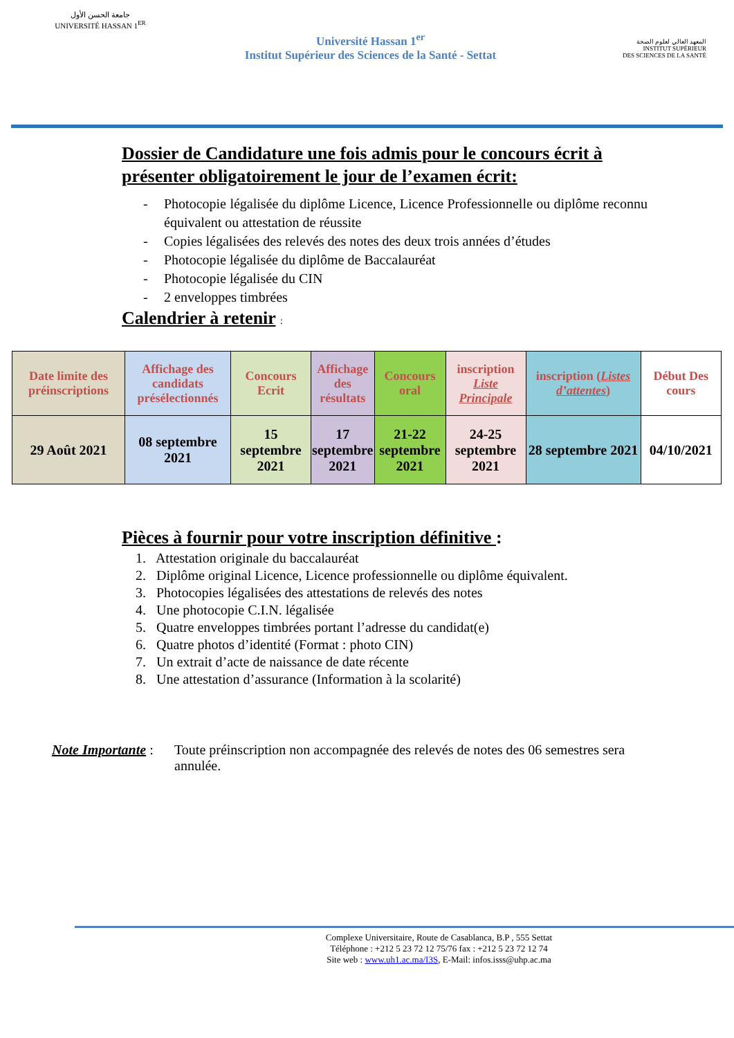جامعة الحسن الأول
UNIVERSITÉ HASSAN 1<sup>ER</sup>
Université Hassan 1<sup>er</sup>
Institut Supérieur des Sciences de la Santé - Settat
المعهد العالي لعلوم الصحة
INSTITUT SUPÉRIEUR
DES SCIENCES DE LA SANTÉ
Dossier de Candidature une fois admis pour le concours écrit à présenter obligatoirement le jour de l’examen écrit:
- Photocopie légalisée du diplôme Licence, Licence Professionnelle ou diplôme reconnu équivalent ou attestation de réussite
- Copies légalisées des relevés des notes des deux trois années d’études
- Photocopie légalisée du diplôme de Baccalauréat
- Photocopie légalisée du CIN
- 2 enveloppes timbrées
Calendrier à retenir :
| Date limite des préinscriptions | Affichage des candidats présélectionnés | Concours Ecrit | Affichage des résultats | Concours oral | inscription Liste Principale | inscription ( Listes d’attentes ) | Début Des cours |
| 29 Août 2021 | 08 septembre 2021 | 15 septembre 2021 | 17 septembre 2021 | 21-22 septembre 2021 | 24-25 septembre 2021 | 28 septembre 2021 | 04/10/2021 |
Pièces à fournir pour votre inscription définitive :
1. Attestation originale du baccalauréat
2. Diplôme original Licence, Licence professionnelle ou diplôme équivalent.
3. Photocopies légalisées des attestations de relevés des notes
4. Une photocopie C.I.N. légalisée
5. Quatre enveloppes timbrées portant l’adresse du candidat(e)
6. Quatre photos d’identité (Format : photo CIN)
7. Un extrait d’acte de naissance de date récente
8. Une attestation d’assurance (Information à la scolarité)
Note Importante :
Toute préinscription non accompagnée des relevés de notes des 06 semestres sera annulée.
Complexe Universitaire, Route de Casablanca, B.P , 555 Settat
Téléphone : +212 5 23 72 12 75/76 fax : +212 5 23 72 12 74
Site web : www.uh1.ac.ma/I3S, E-Mail: infos.isss@uhp.ac.ma